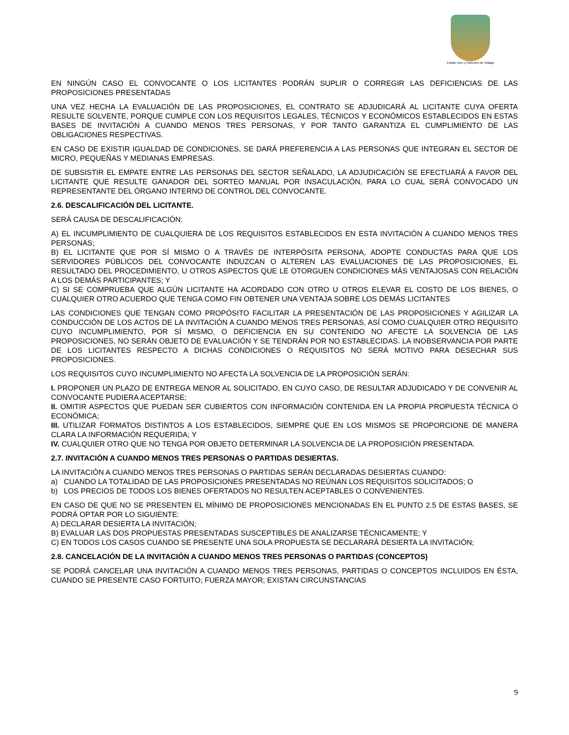Estado Libre y Soberano de Hidalgo
EN NINGÚN CASO EL CONVOCANTE O LOS LICITANTES PODRÁN SUPLIR O CORREGIR LAS DEFICIENCIAS DE LAS PROPOSICIONES PRESENTADAS
UNA VEZ HECHA LA EVALUACIÓN DE LAS PROPOSICIONES, EL CONTRATO SE ADJUDICARÁ AL LICITANTE CUYA OFERTA RESULTE SOLVENTE, PORQUE CUMPLE CON LOS REQUISITOS LEGALES, TÉCNICOS Y ECONÓMICOS ESTABLECIDOS EN ESTAS BASES DE INVITACIÓN A CUANDO MENOS TRES PERSONAS, Y POR TANTO GARANTIZA EL CUMPLIMIENTO DE LAS OBLIGACIONES RESPECTIVAS.
EN CASO DE EXISTIR IGUALDAD DE CONDICIONES, SE DARÁ PREFERENCIA A LAS PERSONAS QUE INTEGRAN EL SECTOR DE MICRO, PEQUEÑAS Y MEDIANAS EMPRESAS.
DE SUBSISTIR EL EMPATE ENTRE LAS PERSONAS DEL SECTOR SEÑALADO, LA ADJUDICACIÓN SE EFECTUARÁ A FAVOR DEL LICITANTE QUE RESULTE GANADOR DEL SORTEO MANUAL POR INSACULACIÓN, PARA LO CUAL SERÁ CONVOCADO UN REPRESENTANTE DEL ÓRGANO INTERNO DE CONTROL DEL CONVOCANTE.
2.6. DESCALIFICACIÓN DEL LICITANTE.
SERÁ CAUSA DE DESCALIFICACIÓN:
A) EL INCUMPLIMIENTO DE CUALQUIERA DE LOS REQUISITOS ESTABLECIDOS EN ESTA INVITACIÓN A CUANDO MENOS TRES PERSONAS;
B) EL LICITANTE QUE POR SÍ MISMO O A TRAVÉS DE INTERPÓSITA PERSONA, ADOPTE CONDUCTAS PARA QUE LOS SERVIDORES PÚBLICOS DEL CONVOCANTE INDUZCAN O ALTEREN LAS EVALUACIONES DE LAS PROPOSICIONES, EL RESULTADO DEL PROCEDIMIENTO, U OTROS ASPECTOS QUE LE OTORGUEN CONDICIONES MÁS VENTAJOSAS CON RELACIÓN A LOS DEMÁS PARTICIPANTES; Y
C) SI SE COMPRUEBA QUE ALGÚN LICITANTE HA ACORDADO CON OTRO U OTROS ELEVAR EL COSTO DE LOS BIENES, O CUALQUIER OTRO ACUERDO QUE TENGA COMO FIN OBTENER UNA VENTAJA SOBRE LOS DEMÁS LICITANTES
LAS CONDICIONES QUE TENGAN COMO PROPÓSITO FACILITAR LA PRESENTACIÓN DE LAS PROPOSICIONES Y AGILIZAR LA CONDUCCIÓN DE LOS ACTOS DE LA INVITACIÓN A CUANDO MENOS TRES PERSONAS, ASÍ COMO CUALQUIER OTRO REQUISITO CUYO INCUMPLIMIENTO, POR SÍ MISMO, O DEFICIENCIA EN SU CONTENIDO NO AFECTE LA SOLVENCIA DE LAS PROPOSICIONES, NO SERÁN OBJETO DE EVALUACIÓN Y SE TENDRÁN POR NO ESTABLECIDAS. LA INOBSERVANCIA POR PARTE DE LOS LICITANTES RESPECTO A DICHAS CONDICIONES O REQUISITOS NO SERÁ MOTIVO PARA DESECHAR SUS PROPOSICIONES.
LOS REQUISITOS CUYO INCUMPLIMIENTO NO AFECTA LA SOLVENCIA DE LA PROPOSICIÓN SERÁN:
I. PROPONER UN PLAZO DE ENTREGA MENOR AL SOLICITADO, EN CUYO CASO, DE RESULTAR ADJUDICADO Y DE CONVENIR AL CONVOCANTE PUDIERA ACEPTARSE;
II. OMITIR ASPECTOS QUE PUEDAN SER CUBIERTOS CON INFORMACIÓN CONTENIDA EN LA PROPIA PROPUESTA TÉCNICA O ECONÓMICA;
III. UTILIZAR FORMATOS DISTINTOS A LOS ESTABLECIDOS, SIEMPRE QUE EN LOS MISMOS SE PROPORCIONE DE MANERA CLARA LA INFORMACIÓN REQUERIDA; Y
IV. CUALQUIER OTRO QUE NO TENGA POR OBJETO DETERMINAR LA SOLVENCIA DE LA PROPOSICIÓN PRESENTADA.
2.7. INVITACIÓN A CUANDO MENOS TRES PERSONAS O PARTIDAS DESIERTAS.
LA INVITACIÓN A CUANDO MENOS TRES PERSONAS O PARTIDAS SERÁN DECLARADAS DESIERTAS CUANDO:
a) CUANDO LA TOTALIDAD DE LAS PROPOSICIONES PRESENTADAS NO REÚNAN LOS REQUISITOS SOLICITADOS; O
b) LOS PRECIOS DE TODOS LOS BIENES OFERTADOS NO RESULTEN ACEPTABLES O CONVENIENTES.
EN CASO DE QUE NO SE PRESENTEN EL MÍNIMO DE PROPOSICIONES MENCIONADAS EN EL PUNTO 2.5 DE ESTAS BASES, SE PODRÁ OPTAR POR LO SIGUIENTE:
A) DECLARAR DESIERTA LA INVITACIÓN;
B) EVALUAR LAS DOS PROPUESTAS PRESENTADAS SUSCEPTIBLES DE ANALIZARSE TÉCNICAMENTE; Y
C) EN TODOS LOS CASOS CUANDO SE PRESENTE UNA SOLA PROPUESTA SE DECLARARÁ DESIERTA LA INVITACIÓN;
2.8. CANCELACIÓN DE LA INVITACIÓN A CUANDO MENOS TRES PERSONAS O PARTIDAS (CONCEPTOS)
SE PODRÁ CANCELAR UNA INVITACIÓN A CUANDO MENOS TRES PERSONAS, PARTIDAS O CONCEPTOS INCLUIDOS EN ÉSTA, CUANDO SE PRESENTE CASO FORTUITO; FUERZA MAYOR; EXISTAN CIRCUNSTANCIAS
9